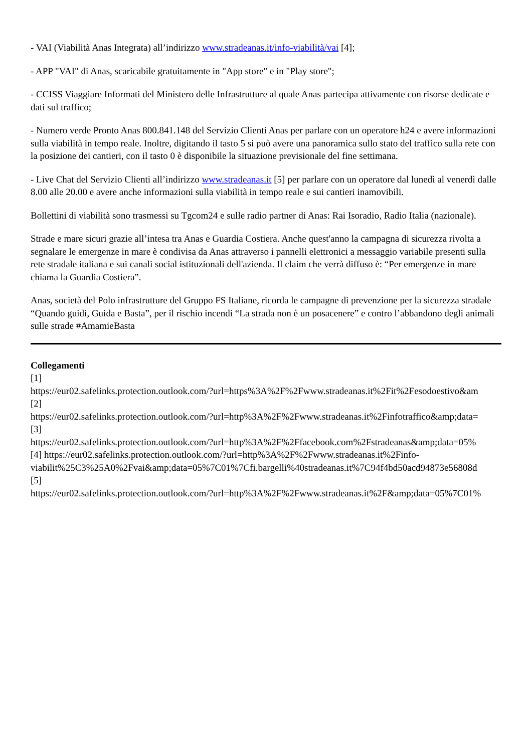- VAI (Viabilità Anas Integrata) all’indirizzo www.stradeanas.it/info-viabilità/vai [4];
- APP "VAI" di Anas, scaricabile gratuitamente in "App store" e in "Play store";
- CCISS Viaggiare Informati del Ministero delle Infrastrutture al quale Anas partecipa attivamente con risorse dedicate e dati sul traffico;
- Numero verde Pronto Anas 800.841.148 del Servizio Clienti Anas per parlare con un operatore h24 e avere informazioni sulla viabilità in tempo reale. Inoltre, digitando il tasto 5 si può avere una panoramica sullo stato del traffico sulla rete con la posizione dei cantieri, con il tasto 0 è disponibile la situazione previsionale del fine settimana.
- Live Chat del Servizio Clienti all’indirizzo www.stradeanas.it [5] per parlare con un operatore dal lunedì al venerdì dalle 8.00 alle 20.00 e avere anche informazioni sulla viabilità in tempo reale e sui cantieri inamovibili.
Bollettini di viabilità sono trasmessi su Tgcom24 e sulle radio partner di Anas: Rai Isoradio, Radio Italia (nazionale).
Strade e mare sicuri grazie all’intesa tra Anas e Guardia Costiera. Anche quest'anno la campagna di sicurezza rivolta a segnalare le emergenze in mare è condivisa da Anas attraverso i pannelli elettronici a messaggio variabile presenti sulla rete stradale italiana e sui canali social istituzionali dell'azienda. Il claim che verrà diffuso è: “Per emergenze in mare chiama la Guardia Costiera”.
Anas, società del Polo infrastrutture del Gruppo FS Italiane, ricorda le campagne di prevenzione per la sicurezza stradale “Quando guidi, Guida e Basta”, per il rischio incendi “La strada non è un posacenere” e contro l’abbandono degli animali sulle strade #AmamieBasta
Collegamenti
[1]
https://eur02.safelinks.protection.outlook.com/?url=https%3A%2F%2Fwww.stradeanas.it%2Fit%2Fesodoestivo&am
[2]
https://eur02.safelinks.protection.outlook.com/?url=http%3A%2F%2Fwww.stradeanas.it%2Finfotraffico&amp;data=
[3]
https://eur02.safelinks.protection.outlook.com/?url=http%3A%2F%2Ffacebook.com%2Fstradeanas&amp;data=05%
[4] https://eur02.safelinks.protection.outlook.com/?url=http%3A%2F%2Fwww.stradeanas.it%2Finfo-
viabilit%25C3%25A0%2Fvai&amp;data=05%7C01%7Cfi.bargelli%40stradeanas.it%7C94f4bd50acd94873e56808d
[5]
https://eur02.safelinks.protection.outlook.com/?url=http%3A%2F%2Fwww.stradeanas.it%2F&amp;data=05%7C01%